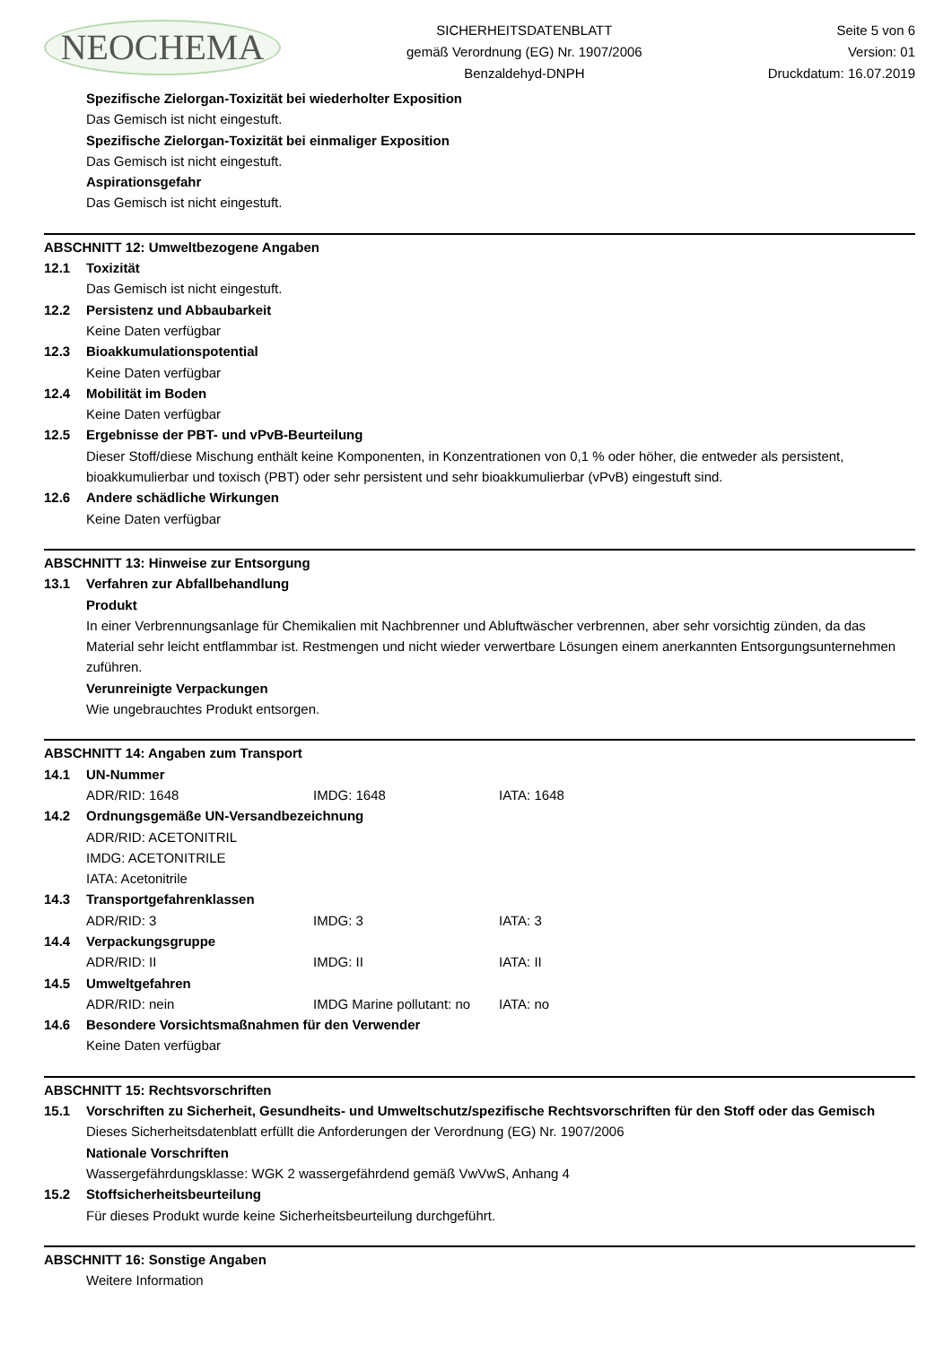NEOCHEMA
SICHERHEITSDATENBLATT
gemäß Verordnung (EG) Nr. 1907/2006
Benzaldehyd-DNPH
Seite 5 von 6
Version: 01
Druckdatum: 16.07.2019
Spezifische Zielorgan-Toxizität bei wiederholter Exposition
Das Gemisch ist nicht eingestuft.
Spezifische Zielorgan-Toxizität bei einmaliger Exposition
Das Gemisch ist nicht eingestuft.
Aspirationsgefahr
Das Gemisch ist nicht eingestuft.
ABSCHNITT 12: Umweltbezogene Angaben
12.1 Toxizität
Das Gemisch ist nicht eingestuft.
12.2 Persistenz und Abbaubarkeit
Keine Daten verfügbar
12.3 Bioakkumulationspotential
Keine Daten verfügbar
12.4 Mobilität im Boden
Keine Daten verfügbar
12.5 Ergebnisse der PBT- und vPvB-Beurteilung
Dieser Stoff/diese Mischung enthält keine Komponenten, in Konzentrationen von 0,1 % oder höher, die entweder als persistent, bioakkumulierbar und toxisch (PBT) oder sehr persistent und sehr bioakkumulierbar (vPvB) eingestuft sind.
12.6 Andere schädliche Wirkungen
Keine Daten verfügbar
ABSCHNITT 13: Hinweise zur Entsorgung
13.1 Verfahren zur Abfallbehandlung
Produkt
In einer Verbrennungsanlage für Chemikalien mit Nachbrenner und Abluftwäscher verbrennen, aber sehr vorsichtig zünden, da das Material sehr leicht entflammbar ist. Restmengen und nicht wieder verwertbare Lösungen einem anerkannten Entsorgungsunternehmen zuführen.
Verunreinigte Verpackungen
Wie ungebrauchtes Produkt entsorgen.
ABSCHNITT 14: Angaben zum Transport
14.1 UN-Nummer
ADR/RID: 1648 IMDG: 1648 IATA: 1648
14.2 Ordnungsgemäße UN-Versandbezeichnung
ADR/RID: ACETONITRIL
IMDG: ACETONITRILE
IATA: Acetonitrile
14.3 Transportgefahrenklassen
ADR/RID: 3 IMDG: 3 IATA: 3
14.4 Verpackungsgruppe
ADR/RID: II IMDG: II IATA: II
14.5 Umweltgefahren
ADR/RID: nein IMDG Marine pollutant: no IATA: no
14.6 Besondere Vorsichtsmaßnahmen für den Verwender
Keine Daten verfügbar
ABSCHNITT 15: Rechtsvorschriften
15.1 Vorschriften zu Sicherheit, Gesundheits- und Umweltschutz/spezifische Rechtsvorschriften für den Stoff oder das Gemisch
Dieses Sicherheitsdatenblatt erfüllt die Anforderungen der Verordnung (EG) Nr. 1907/2006
Nationale Vorschriften
Wassergefährdungsklasse: WGK 2 wassergefährdend gemäß VwVwS, Anhang 4
15.2 Stoffsicherheitsbeurteilung
Für dieses Produkt wurde keine Sicherheitsbeurteilung durchgeführt.
ABSCHNITT 16: Sonstige Angaben
Weitere Information